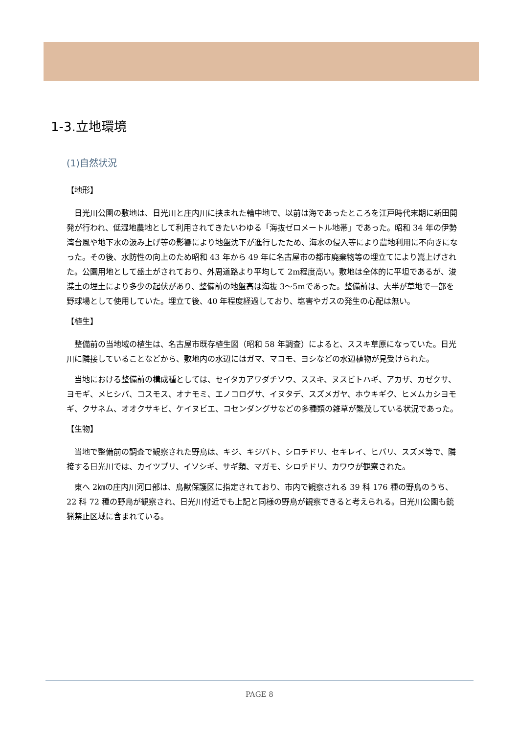1-3.立地環境
(1)自然状況
【地形】
日光川公園の敷地は、日光川と庄内川に挟まれた輪中地で、以前は海であったところを江戸時代末期に新田開発が行われ、低湿地農地として利用されてきたいわゆる「海抜ゼロメートル地帯」であった。昭和 34 年の伊勢湾台風や地下水の汲み上げ等の影響により地盤沈下が進行したため、海水の侵入等により農地利用に不向きになった。その後、水防性の向上のため昭和 43 年から 49 年に名古屋市の都市廃棄物等の埋立てにより嵩上げされた。公園用地として盛土がされており、外周道路より平均して 2m程度高い。敷地は全体的に平坦であるが、浚渫土の埋土により多少の起伏があり、整備前の地盤高は海抜 3～5mであった。整備前は、大半が草地で一部を野球場として使用していた。埋立て後、40 年程度経過しており、塩害やガスの発生の心配は無い。
【植生】
整備前の当地域の植生は、名古屋市既存植生図（昭和 58 年調査）によると、ススキ草原になっていた。日光川に隣接していることなどから、敷地内の水辺にはガマ、マコモ、ヨシなどの水辺植物が見受けられた。
当地における整備前の構成種としては、セイタカアワダチソウ、ススキ、ヌスビトハギ、アカザ、カゼクサ、ヨモギ、メヒシバ、コスモス、オナモミ、エノコログサ、イヌタデ、スズメガヤ、ホウキギク、ヒメムカシヨモギ、クサネム、オオクサキビ、ケイヌビエ、コセンダングサなどの多種類の雑草が繁茂している状況であった。
【生物】
当地で整備前の調査で観察された野鳥は、キジ、キジバト、シロチドリ、セキレイ、ヒバリ、スズメ等で、隣接する日光川では、カイツブリ、イソシギ、サギ類、マガモ、シロチドリ、カワウが観察された。
東へ 2㎞の庄内川河口部は、鳥獣保護区に指定されており、市内で観察される 39 科 176 種の野鳥のうち、22 科 72 種の野鳥が観察され、日光川付近でも上記と同様の野鳥が観察できると考えられる。日光川公園も銃猟禁止区域に含まれている。
PAGE 8